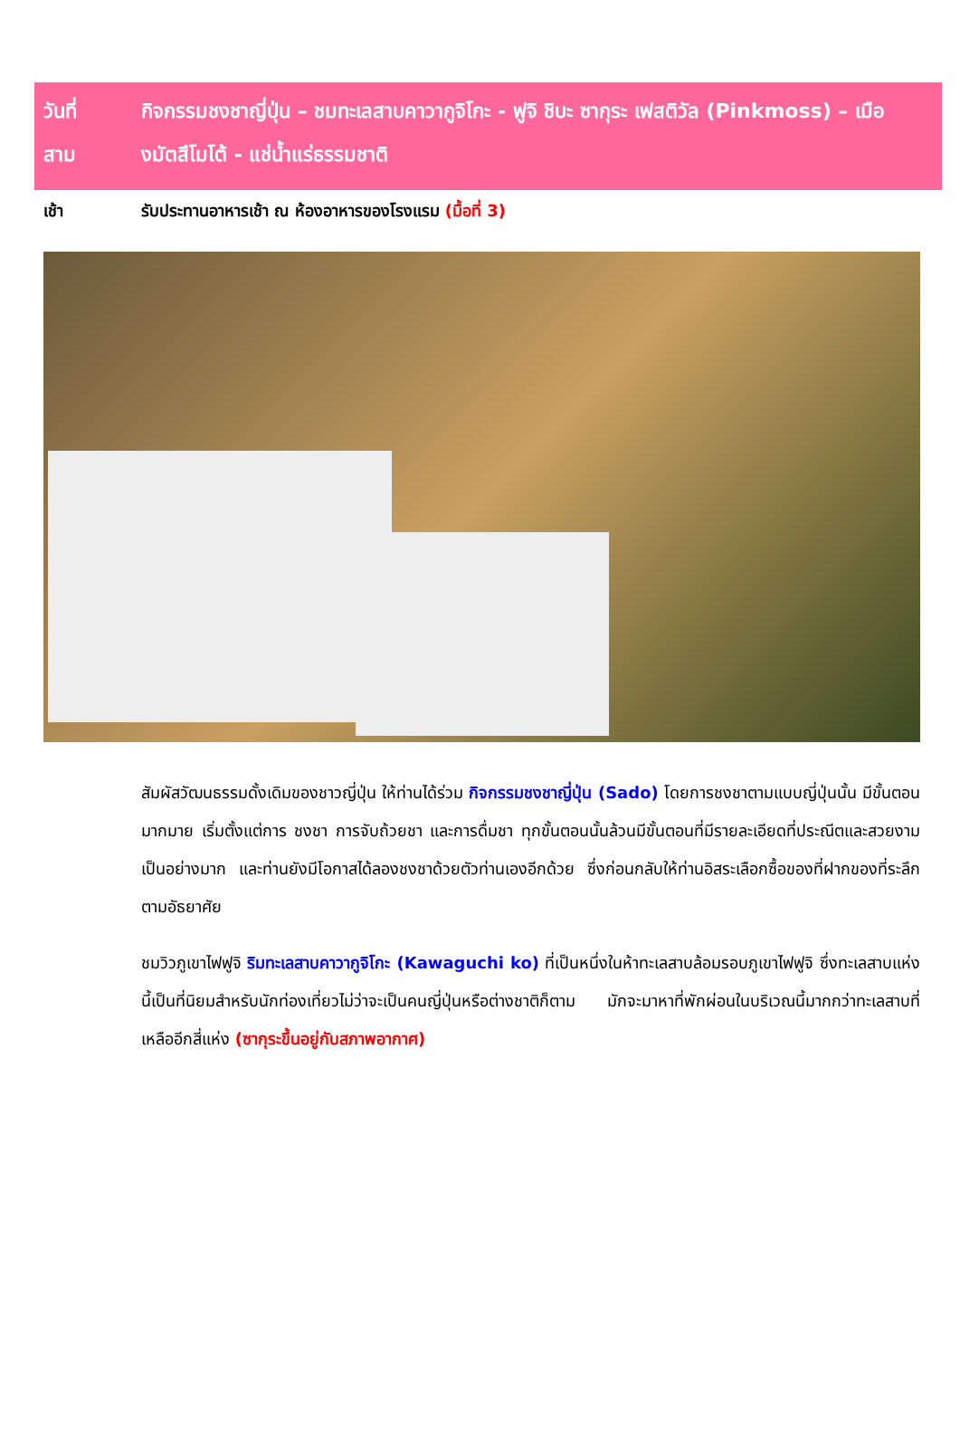วันที่
สาม
กิจกรรมชงชาญี่ปุ่น – ชมทะเลสาบคาวากูจิโกะ - ฟูจิ ชิบะ ซากุระ เฟสติวัล (Pinkmoss) – เมืองมัตสึโมโต้ - แช่น้ำแร่ธรรมชาติ
เช้า รับประทานอาหารเช้า ณ ห้องอาหารของโรงแรม (มื้อที่ 3)
สัมผัสวัฒนธรรมดั้งเดิมของชาวญี่ปุ่น ให้ท่านได้ร่วม กิจกรรมชงชาญี่ปุ่น (Sado) โดยการชงชาตามแบบญี่ปุ่นนั้น มีขั้นตอนมากมาย เริ่มตั้งแต่การ ชงชา การจับถ้วยชา และการดื่มชา ทุกขั้นตอนนั้นล้วนมีขั้นตอนที่มีรายละเอียดที่ประณีตและสวยงามเป็นอย่างมาก และท่านยังมีโอกาสได้ลองชงชาด้วยตัวท่านเองอีกด้วย ซึ่งก่อนกลับให้ท่านอิสระเลือกซื้อของที่ฝากของที่ระลึกตามอัธยาศัย
ชมวิวภูเขาไฟฟูจิ ริมทะเลสาบคาวากูจิโกะ (Kawaguchi ko) ที่เป็นหนึ่งในห้าทะเลสาบล้อมรอบภูเขาไฟฟูจิ ซึ่งทะเลสาบแห่งนี้เป็นที่นิยมสำหรับนักท่องเที่ยวไม่ว่าจะเป็นคนญี่ปุ่นหรือต่างชาติก็ตาม มักจะมาหาที่พักผ่อนในบริเวณนี้มากกว่าทะเลสาบที่เหลืออีกสี่แห่ง (ซากุระขึ้นอยู่กับสภาพอากาศ)